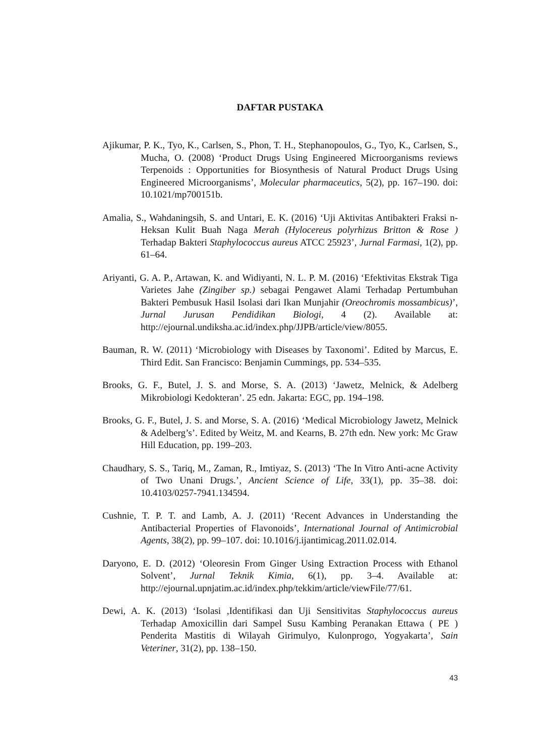DAFTAR PUSTAKA
Ajikumar, P. K., Tyo, K., Carlsen, S., Phon, T. H., Stephanopoulos, G., Tyo, K., Carlsen, S., Mucha, O. (2008) ‘Product Drugs Using Engineered Microorganisms reviews Terpenoids : Opportunities for Biosynthesis of Natural Product Drugs Using Engineered Microorganisms’, Molecular pharmaceutics, 5(2), pp. 167–190. doi: 10.1021/mp700151b.
Amalia, S., Wahdaningsih, S. and Untari, E. K. (2016) ‘Uji Aktivitas Antibakteri Fraksi n-Heksan Kulit Buah Naga Merah (Hylocereus polyrhizus Britton & Rose ) Terhadap Bakteri Staphylococcus aureus ATCC 25923’, Jurnal Farmasi, 1(2), pp. 61–64.
Ariyanti, G. A. P., Artawan, K. and Widiyanti, N. L. P. M. (2016) ‘Efektivitas Ekstrak Tiga Varietes Jahe (Zingiber sp.) sebagai Pengawet Alami Terhadap Pertumbuhan Bakteri Pembusuk Hasil Isolasi dari Ikan Munjahir (Oreochromis mossambicus)’, Jurnal Jurusan Pendidikan Biologi, 4 (2). Available at: http://ejournal.undiksha.ac.id/index.php/JJPB/article/view/8055.
Bauman, R. W. (2011) ‘Microbiology with Diseases by Taxonomi’. Edited by Marcus, E. Third Edit. San Francisco: Benjamin Cummings, pp. 534–535.
Brooks, G. F., Butel, J. S. and Morse, S. A. (2013) ‘Jawetz, Melnick, & Adelberg Mikrobiologi Kedokteran’. 25 edn. Jakarta: EGC, pp. 194–198.
Brooks, G. F., Butel, J. S. and Morse, S. A. (2016) ‘Medical Microbiology Jawetz, Melnick & Adelberg’s’. Edited by Weitz, M. and Kearns, B. 27th edn. New york: Mc Graw Hill Education, pp. 199–203.
Chaudhary, S. S., Tariq, M., Zaman, R., Imtiyaz, S. (2013) ‘The In Vitro Anti-acne Activity of Two Unani Drugs.’, Ancient Science of Life, 33(1), pp. 35–38. doi: 10.4103/0257-7941.134594.
Cushnie, T. P. T. and Lamb, A. J. (2011) ‘Recent Advances in Understanding the Antibacterial Properties of Flavonoids’, International Journal of Antimicrobial Agents, 38(2), pp. 99–107. doi: 10.1016/j.ijantimicag.2011.02.014.
Daryono, E. D. (2012) ‘Oleoresin From Ginger Using Extraction Process with Ethanol Solvent’, Jurnal Teknik Kimia, 6(1), pp. 3–4. Available at: http://ejournal.upnjatim.ac.id/index.php/tekkim/article/viewFile/77/61.
Dewi, A. K. (2013) ‘Isolasi ,Identifikasi dan Uji Sensitivitas Staphylococcus aureus Terhadap Amoxicillin dari Sampel Susu Kambing Peranakan Ettawa ( PE ) Penderita Mastitis di Wilayah Girimulyo, Kulonprogo, Yogyakarta’, Sain Veteriner, 31(2), pp. 138–150.
43